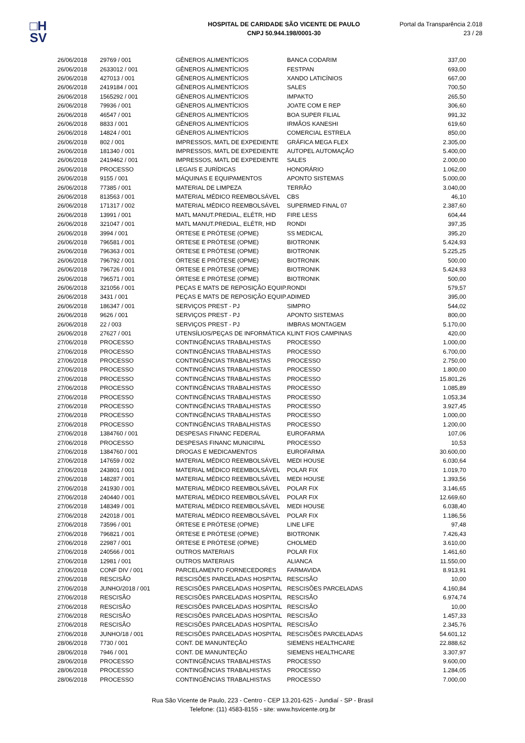□H
SV
HOSPITAL DE CARIDADE SÃO VICENTE DE PAULO
CNPJ 50.944.198/0001-30
Portal da Transparência 2.018
23 / 28
| 26/06/2018 | 29769 / 001 | GÊNEROS ALIMENTÍCIOS | BANCA CODARIM | 337,00 |
| 26/06/2018 | 2633012 / 001 | GÊNEROS ALIMENTÍCIOS | FESTPAN | 693,00 |
| 26/06/2018 | 427013 / 001 | GÊNEROS ALIMENTÍCIOS | XANDO LATICÍNIOS | 667,00 |
| 26/06/2018 | 2419184 / 001 | GÊNEROS ALIMENTÍCIOS | SALES | 700,50 |
| 26/06/2018 | 1565292 / 001 | GÊNEROS ALIMENTÍCIOS | IMPAKTO | 265,50 |
| 26/06/2018 | 79936 / 001 | GÊNEROS ALIMENTÍCIOS | JOATE COM E REP | 306,60 |
| 26/06/2018 | 46547 / 001 | GÊNEROS ALIMENTÍCIOS | BOA SUPER FILIAL | 991,32 |
| 26/06/2018 | 8833 / 001 | GÊNEROS ALIMENTÍCIOS | IRMÃOS KANESHI | 619,60 |
| 26/06/2018 | 14824 / 001 | GÊNEROS ALIMENTÍCIOS | COMERCIAL ESTRELA | 850,00 |
| 26/06/2018 | 802 / 001 | IMPRESSOS, MATL DE EXPEDIENTE | GRÁFICA MEGA FLEX | 2.305,00 |
| 26/06/2018 | 181340 / 001 | IMPRESSOS, MATL DE EXPEDIENTE | AUTOPEL AUTOMAÇÃO | 5.400,00 |
| 26/06/2018 | 2419462 / 001 | IMPRESSOS, MATL DE EXPEDIENTE | SALES | 2.000,00 |
| 26/06/2018 | PROCESSO | LEGAIS E JURÍDICAS | HONORÁRIO | 1.062,00 |
| 26/06/2018 | 9155 / 001 | MÁQUINAS E EQUIPAMENTOS | APONTO SISTEMAS | 5.000,00 |
| 26/06/2018 | 77385 / 001 | MATERIAL DE LIMPEZA | TERRÃO | 3.040,00 |
| 26/06/2018 | 813563 / 001 | MATERIAL MÉDICO REEMBOLSÁVEL | CBS | 46,10 |
| 26/06/2018 | 171317 / 002 | MATERIAL MÉDICO REEMBOLSÁVEL | SUPERMED FINAL 07 | 2.387,60 |
| 26/06/2018 | 13991 / 001 | MATL MANUT.PREDIAL, ELÉTR, HID | FIRE LESS | 604,44 |
| 26/06/2018 | 321047 / 001 | MATL MANUT.PREDIAL, ELÉTR, HID | RONDI | 397,35 |
| 26/06/2018 | 3994 / 001 | ÓRTESE E PRÓTESE (OPME) | SS MEDICAL | 395,20 |
| 26/06/2018 | 796581 / 001 | ÓRTESE E PRÓTESE (OPME) | BIOTRONIK | 5.424,93 |
| 26/06/2018 | 796363 / 001 | ÓRTESE E PRÓTESE (OPME) | BIOTRONIK | 5.225,25 |
| 26/06/2018 | 796792 / 001 | ÓRTESE E PRÓTESE (OPME) | BIOTRONIK | 500,00 |
| 26/06/2018 | 796726 / 001 | ÓRTESE E PRÓTESE (OPME) | BIOTRONIK | 5.424,93 |
| 26/06/2018 | 796571 / 001 | ÓRTESE E PRÓTESE (OPME) | BIOTRONIK | 500,00 |
| 26/06/2018 | 321056 / 001 | PEÇAS E MATS DE REPOSIÇÃO EQUIP. | RONDI | 579,57 |
| 26/06/2018 | 3431 / 001 | PEÇAS E MATS DE REPOSIÇÃO EQUIP. | ADIMED | 395,00 |
| 26/06/2018 | 186347 / 001 | SERVIÇOS PREST - PJ | SIMPRO | 544,02 |
| 26/06/2018 | 9626 / 001 | SERVIÇOS PREST - PJ | APONTO SISTEMAS | 800,00 |
| 26/06/2018 | 22 / 003 | SERVIÇOS PREST - PJ | IMBRAS MONTAGEM | 5.170,00 |
| 26/06/2018 | 27627 / 001 | UTENSÍLIOS/PEÇAS DE INFORMÁTICA | KLINT FIOS CAMPINAS | 420,00 |
| 27/06/2018 | PROCESSO | CONTINGÊNCIAS TRABALHISTAS | PROCESSO | 1.000,00 |
| 27/06/2018 | PROCESSO | CONTINGÊNCIAS TRABALHISTAS | PROCESSO | 6.700,00 |
| 27/06/2018 | PROCESSO | CONTINGÊNCIAS TRABALHISTAS | PROCESSO | 2.750,00 |
| 27/06/2018 | PROCESSO | CONTINGÊNCIAS TRABALHISTAS | PROCESSO | 1.800,00 |
| 27/06/2018 | PROCESSO | CONTINGÊNCIAS TRABALHISTAS | PROCESSO | 15.801,26 |
| 27/06/2018 | PROCESSO | CONTINGÊNCIAS TRABALHISTAS | PROCESSO | 1.085,89 |
| 27/06/2018 | PROCESSO | CONTINGÊNCIAS TRABALHISTAS | PROCESSO | 1.053,34 |
| 27/06/2018 | PROCESSO | CONTINGÊNCIAS TRABALHISTAS | PROCESSO | 3.927,45 |
| 27/06/2018 | PROCESSO | CONTINGÊNCIAS TRABALHISTAS | PROCESSO | 1.000,00 |
| 27/06/2018 | PROCESSO | CONTINGÊNCIAS TRABALHISTAS | PROCESSO | 1.200,00 |
| 27/06/2018 | 1384760 / 001 | DESPESAS FINANC FEDERAL | EUROFARMA | 107,06 |
| 27/06/2018 | PROCESSO | DESPESAS FINANC MUNICIPAL | PROCESSO | 10,53 |
| 27/06/2018 | 1384760 / 001 | DROGAS E MEDICAMENTOS | EUROFARMA | 30.600,00 |
| 27/06/2018 | 147659 / 002 | MATERIAL MÉDICO REEMBOLSÁVEL | MEDI HOUSE | 6.030,64 |
| 27/06/2018 | 243801 / 001 | MATERIAL MÉDICO REEMBOLSÁVEL | POLAR FIX | 1.019,70 |
| 27/06/2018 | 148287 / 001 | MATERIAL MÉDICO REEMBOLSÁVEL | MEDI HOUSE | 1.393,56 |
| 27/06/2018 | 241930 / 001 | MATERIAL MÉDICO REEMBOLSÁVEL | POLAR FIX | 3.146,65 |
| 27/06/2018 | 240440 / 001 | MATERIAL MÉDICO REEMBOLSÁVEL | POLAR FIX | 12.669,60 |
| 27/06/2018 | 148349 / 001 | MATERIAL MÉDICO REEMBOLSÁVEL | MEDI HOUSE | 6.038,40 |
| 27/06/2018 | 242018 / 001 | MATERIAL MÉDICO REEMBOLSÁVEL | POLAR FIX | 1.186,56 |
| 27/06/2018 | 73596 / 001 | ÓRTESE E PRÓTESE (OPME) | LINE LIFE | 97,48 |
| 27/06/2018 | 796821 / 001 | ÓRTESE E PRÓTESE (OPME) | BIOTRONIK | 7.426,43 |
| 27/06/2018 | 22987 / 001 | ÓRTESE E PRÓTESE (OPME) | CHOLMED | 3.610,00 |
| 27/06/2018 | 240566 / 001 | OUTROS MATERIAIS | POLAR FIX | 1.461,60 |
| 27/06/2018 | 12981 / 001 | OUTROS MATERIAIS | ALIANCA | 11.550,00 |
| 27/06/2018 | CONF DIV / 001 | PARCELAMENTO FORNECEDORES | FARMAVIDA | 8.913,91 |
| 27/06/2018 | RESCISÃO | RESCISÕES PARCELADAS HOSPITAL | RESCISÃO | 10,00 |
| 27/06/2018 | JUNHO/2018 / 001 | RESCISÕES PARCELADAS HOSPITAL | RESCISÕES PARCELADAS | 4.160,84 |
| 27/06/2018 | RESCISÃO | RESCISÕES PARCELADAS HOSPITAL | RESCISÃO | 6.974,74 |
| 27/06/2018 | RESCISÃO | RESCISÕES PARCELADAS HOSPITAL | RESCISÃO | 10,00 |
| 27/06/2018 | RESCISÃO | RESCISÕES PARCELADAS HOSPITAL | RESCISÃO | 1.457,33 |
| 27/06/2018 | RESCISÃO | RESCISÕES PARCELADAS HOSPITAL | RESCISÃO | 2.345,76 |
| 27/06/2018 | JUNHO/18 / 001 | RESCISÕES PARCELADAS HOSPITAL | RESCISÕES PARCELADAS | 54.601,12 |
| 28/06/2018 | 7730 / 001 | CONT. DE MANUNTEÇÃO | SIEMENS HEALTHCARE | 22.888,62 |
| 28/06/2018 | 7946 / 001 | CONT. DE MANUNTEÇÃO | SIEMENS HEALTHCARE | 3.307,97 |
| 28/06/2018 | PROCESSO | CONTINGÊNCIAS TRABALHISTAS | PROCESSO | 9.600,00 |
| 28/06/2018 | PROCESSO | CONTINGÊNCIAS TRABALHISTAS | PROCESSO | 1.284,05 |
| 28/06/2018 | PROCESSO | CONTINGÊNCIAS TRABALHISTAS | PROCESSO | 7.000,00 |
Rua São Vicente de Paulo, 223 - Centro - CEP 13.201-625 - Jundiaí - SP - Brasil
Telefone: (11) 4583-8155 - site: www.hsvicente.org.br